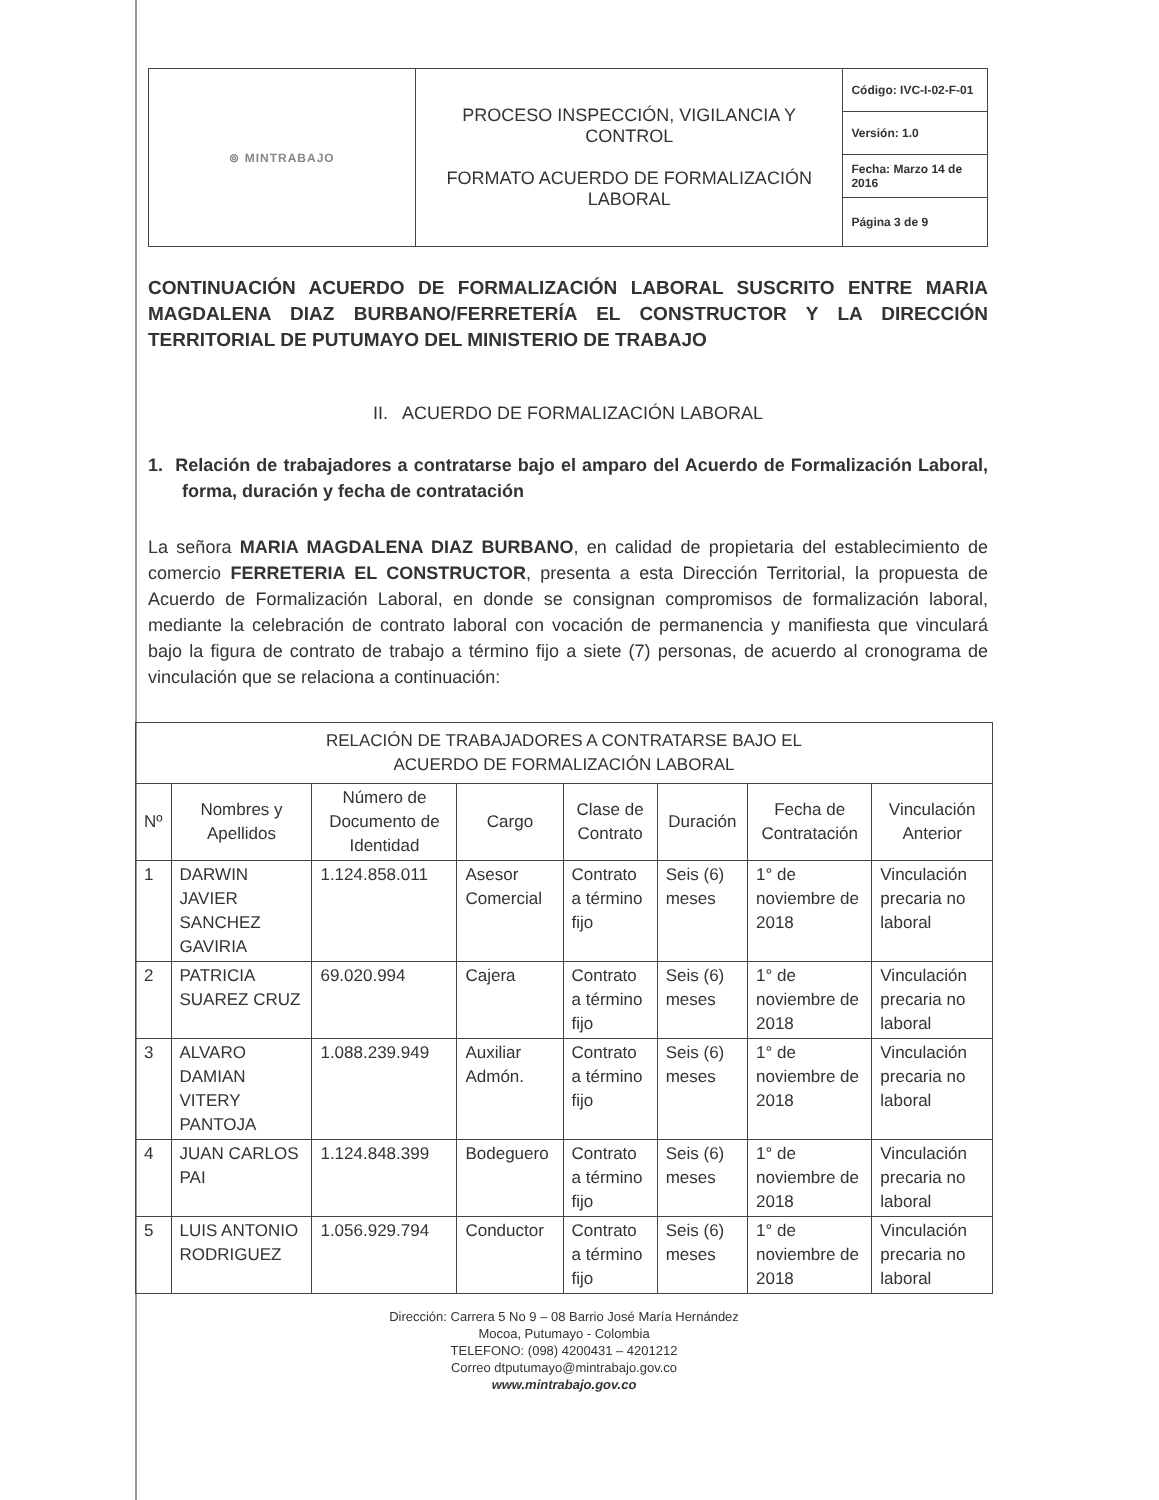| ⊚ MINTRABAJO | PROCESO INSPECCIÓN, VIGILANCIA Y CONTROL FORMATO ACUERDO DE FORMALIZACIÓN LABORAL | Código: IVC-I-02-F-01 |
| | | Versión: 1.0 |
| | | Fecha: Marzo 14 de 2016 |
| | | Página 3 de 9 |
CONTINUACIÓN ACUERDO DE FORMALIZACIÓN LABORAL SUSCRITO ENTRE MARIA MAGDALENA DIAZ BURBANO/FERRETERÍA EL CONSTRUCTOR Y LA DIRECCIÓN TERRITORIAL DE PUTUMAYO DEL MINISTERIO DE TRABAJO
II. ACUERDO DE FORMALIZACIÓN LABORAL
1. Relación de trabajadores a contratarse bajo el amparo del Acuerdo de Formalización Laboral, forma, duración y fecha de contratación
La señora MARIA MAGDALENA DIAZ BURBANO, en calidad de propietaria del establecimiento de comercio FERRETERIA EL CONSTRUCTOR, presenta a esta Dirección Territorial, la propuesta de Acuerdo de Formalización Laboral, en donde se consignan compromisos de formalización laboral, mediante la celebración de contrato laboral con vocación de permanencia y manifiesta que vinculará bajo la figura de contrato de trabajo a término fijo a siete (7) personas, de acuerdo al cronograma de vinculación que se relaciona a continuación:
| RELACIÓN DE TRABAJADORES A CONTRATARSE BAJO EL ACUERDO DE FORMALIZACIÓN LABORAL | | | | | | | |
| --- | --- | --- | --- | --- | --- | --- | --- |
| Nº | Nombres y Apellidos | Número de Documento de Identidad | Cargo | Clase de Contrato | Duración | Fecha de Contratación | Vinculación Anterior |
| 1 | DARWIN JAVIER SANCHEZ GAVIRIA | 1.124.858.011 | Asesor Comercial | Contrato a término fijo | Seis (6) meses | 1° de noviembre de 2018 | Vinculación precaria no laboral |
| 2 | PATRICIA SUAREZ CRUZ | 69.020.994 | Cajera | Contrato a término fijo | Seis (6) meses | 1° de noviembre de 2018 | Vinculación precaria no laboral |
| 3 | ALVARO DAMIAN VITERY PANTOJA | 1.088.239.949 | Auxiliar Admón. | Contrato a término fijo | Seis (6) meses | 1° de noviembre de 2018 | Vinculación precaria no laboral |
| 4 | JUAN CARLOS PAI | 1.124.848.399 | Bodeguero | Contrato a término fijo | Seis (6) meses | 1° de noviembre de 2018 | Vinculación precaria no laboral |
| 5 | LUIS ANTONIO RODRIGUEZ | 1.056.929.794 | Conductor | Contrato a término fijo | Seis (6) meses | 1° de noviembre de 2018 | Vinculación precaria no laboral |
Dirección: Carrera 5 No 9 – 08 Barrio José María Hernández
Mocoa, Putumayo - Colombia
TELEFONO: (098) 4200431 – 4201212
Correo dtputumayo@mintrabajo.gov.co
www.mintrabajo.gov.co